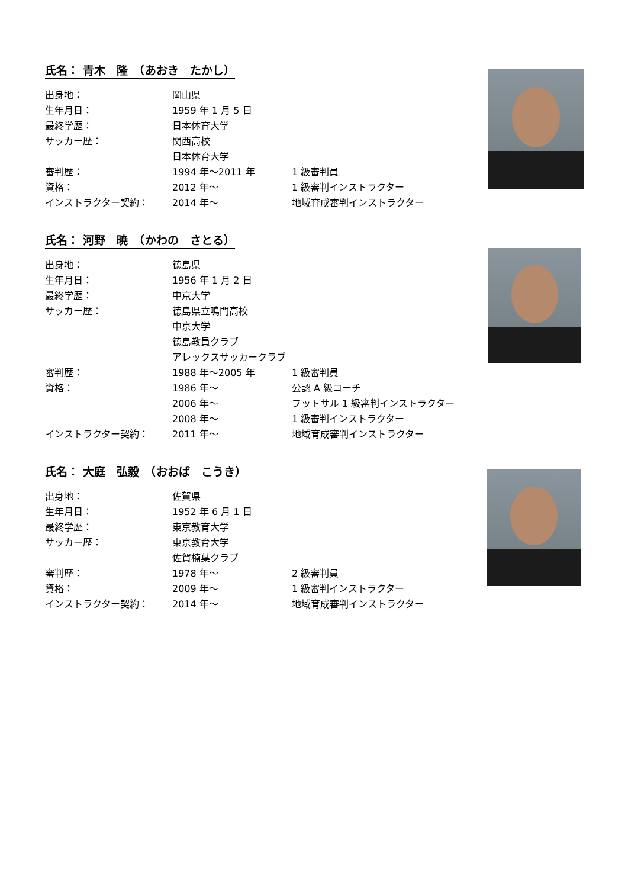氏名： 青木　隆　（あおき　たかし）
| 出身地： | 岡山県 | |
| 生年月日： | 1959 年 1 月 5 日 | |
| 最終学歴： | 日本体育大学 | |
| サッカー歴： | 関西高校 | |
| | 日本体育大学 | |
| 審判歴： | 1994 年～2011 年 | 1 級審判員 |
| 資格： | 2012 年～ | 1 級審判インストラクター |
| インストラクター契約： | 2014 年～ | 地域育成審判インストラクター |
氏名： 河野　暁　（かわの　さとる）
| 出身地： | 徳島県 | |
| 生年月日： | 1956 年 1 月 2 日 | |
| 最終学歴： | 中京大学 | |
| サッカー歴： | 徳島県立鳴門高校 | |
| | 中京大学 | |
| | 徳島教員クラブ | |
| | アレックスサッカークラブ | |
| 審判歴： | 1988 年～2005 年 | 1 級審判員 |
| 資格： | 1986 年～ | 公認 A 級コーチ |
| | 2006 年～ | フットサル 1 級審判インストラクター |
| | 2008 年～ | 1 級審判インストラクター |
| インストラクター契約： | 2011 年～ | 地域育成審判インストラクター |
氏名： 大庭　弘毅　（おおば　こうき）
| 出身地： | 佐賀県 | |
| 生年月日： | 1952 年 6 月 1 日 | |
| 最終学歴： | 東京教育大学 | |
| サッカー歴： | 東京教育大学 | |
| | 佐賀楠葉クラブ | |
| 審判歴： | 1978 年～ | 2 級審判員 |
| 資格： | 2009 年～ | 1 級審判インストラクター |
| インストラクター契約： | 2014 年～ | 地域育成審判インストラクター |